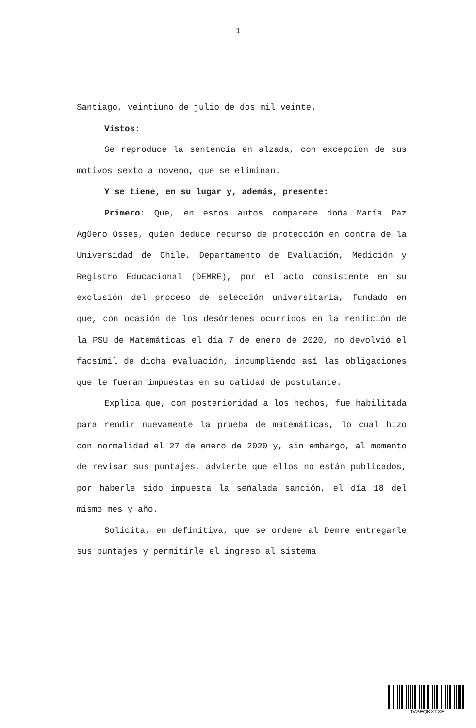1
Santiago, veintiuno de julio de dos mil veinte.
Vistos:
Se reproduce la sentencia en alzada, con excepción de sus motivos sexto a noveno, que se eliminan.
Y se tiene, en su lugar y, además, presente:
Primero: Que, en estos autos comparece doña María Paz Agüero Osses, quien deduce recurso de protección en contra de la Universidad de Chile, Departamento de Evaluación, Medición y Registro Educacional (DEMRE), por el acto consistente en su exclusión del proceso de selección universitaria, fundado en que, con ocasión de los desórdenes ocurridos en la rendición de la PSU de Matemáticas el día 7 de enero de 2020, no devolvió el facsímil de dicha evaluación, incumpliendo así las obligaciones que le fueran impuestas en su calidad de postulante.
Explica que, con posterioridad a los hechos, fue habilitada para rendir nuevamente la prueba de matemáticas, lo cual hizo con normalidad el 27 de enero de 2020 y, sin embargo, al momento de revisar sus puntajes, advierte que ellos no están publicados, por haberle sido impuesta la señalada sanción, el día 18 del mismo mes y año.
Solicita, en definitiva, que se ordene al Demre entregarle sus puntajes y permitirle el ingreso al sistema
JVSFQKXTXF